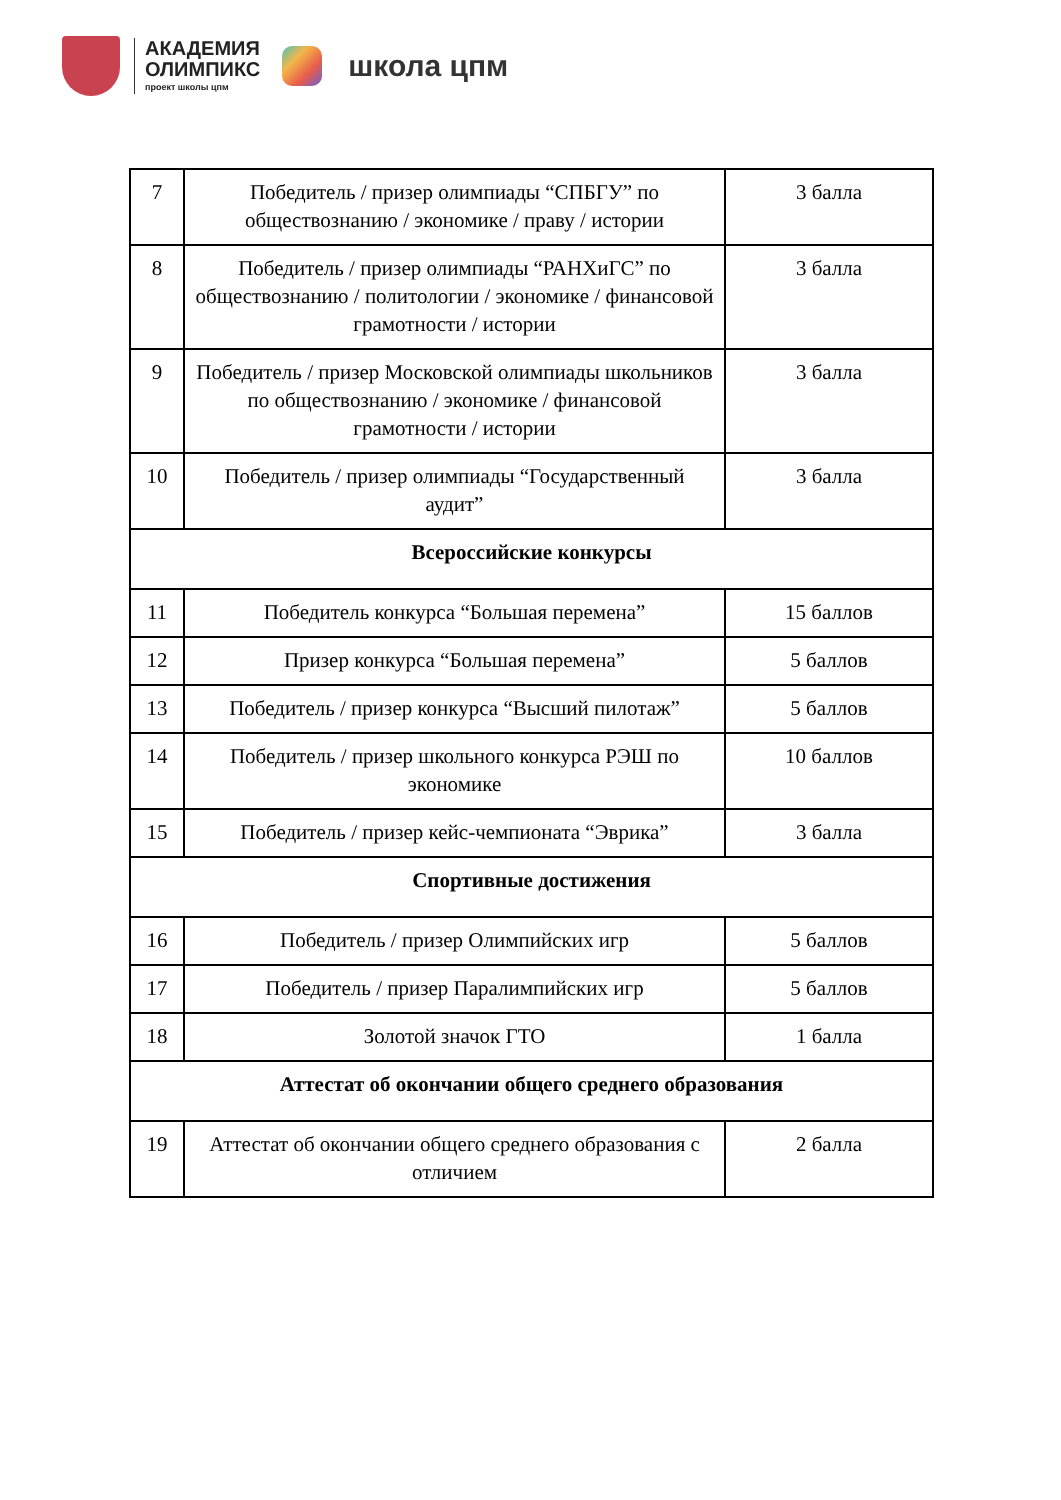АКАДЕМИЯ
ОЛИМПИКС
проект школы цпм
школа цпм
| 7 | Победитель / призер олимпиады “СПБГУ” по обществознанию / экономике / праву / истории | 3 балла |
| 8 | Победитель / призер олимпиады “РАНХиГС” по обществознанию / политологии / экономике / финансовой грамотности / истории | 3 балла |
| 9 | Победитель / призер Московской олимпиады школьников по обществознанию / экономике / финансовой грамотности / истории | 3 балла |
| 10 | Победитель / призер олимпиады “Государственный аудит” | 3 балла |
| Всероссийские конкурсы | | |
| 11 | Победитель конкурса “Большая перемена” | 15 баллов |
| 12 | Призер конкурса “Большая перемена” | 5 баллов |
| 13 | Победитель / призер конкурса “Высший пилотаж” | 5 баллов |
| 14 | Победитель / призер школьного конкурса РЭШ по экономике | 10 баллов |
| 15 | Победитель / призер кейс-чемпионата “Эврика” | 3 балла |
| Спортивные достижения | | |
| 16 | Победитель / призер Олимпийских игр | 5 баллов |
| 17 | Победитель / призер Паралимпийских игр | 5 баллов |
| 18 | Золотой значок ГТО | 1 балла |
| Аттестат об окончании общего среднего образования | | |
| 19 | Аттестат об окончании общего среднего образования с отличием | 2 балла |